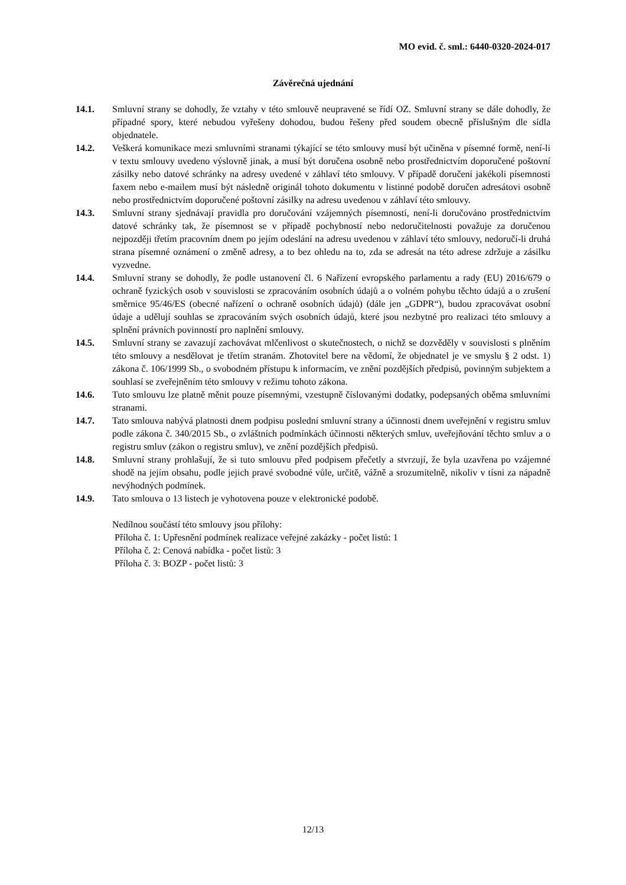MO evid. č. sml.: 6440-0320-2024-017
Závěrečná ujednání
14.1. Smluvní strany se dohodly, že vztahy v této smlouvě neupravené se řídí OZ. Smluvní strany se dále dohodly, že případné spory, které nebudou vyřešeny dohodou, budou řešeny před soudem obecně příslušným dle sídla objednatele.
14.2. Veškerá komunikace mezi smluvními stranami týkající se této smlouvy musí být učiněna v písemné formě, není-li v textu smlouvy uvedeno výslovně jinak, a musí být doručena osobně nebo prostřednictvím doporučené poštovní zásilky nebo datové schránky na adresy uvedené v záhlaví této smlouvy. V případě doručení jakékoli písemnosti faxem nebo e-mailem musí být následně originál tohoto dokumentu v listinné podobě doručen adresátovi osobně nebo prostřednictvím doporučené poštovní zásilky na adresu uvedenou v záhlaví této smlouvy.
14.3. Smluvní strany sjednávají pravidla pro doručování vzájemných písemností, není-li doručováno prostřednictvím datové schránky tak, že písemnost se v případě pochybností nebo nedoručitelnosti považuje za doručenou nejpozději třetím pracovním dnem po jejím odeslání na adresu uvedenou v záhlaví této smlouvy, nedoručí-li druhá strana písemné oznámení o změně adresy, a to bez ohledu na to, zda se adresát na této adrese zdržuje a zásilku vyzvedne.
14.4. Smluvní strany se dohodly, že podle ustanovení čl. 6 Nařízení evropského parlamentu a rady (EU) 2016/679 o ochraně fyzických osob v souvislosti se zpracováním osobních údajů a o volném pohybu těchto údajů a o zrušení směrnice 95/46/ES (obecné nařízení o ochraně osobních údajů) (dále jen „GDPR“), budou zpracovávat osobní údaje a udělují souhlas se zpracováním svých osobních údajů, které jsou nezbytné pro realizaci této smlouvy a splnění právních povinností pro naplnění smlouvy.
14.5. Smluvní strany se zavazují zachovávat mlčenlivost o skutečnostech, o nichž se dozvěděly v souvislosti s plněním této smlouvy a nesdělovat je třetím stranám. Zhotovitel bere na vědomí, že objednatel je ve smyslu § 2 odst. 1) zákona č. 106/1999 Sb., o svobodném přístupu k informacím, ve znění pozdějších předpisů, povinným subjektem a souhlasí se zveřejněním této smlouvy v režimu tohoto zákona.
14.6. Tuto smlouvu lze platně měnit pouze písemnými, vzestupně číslovanými dodatky, podepsaných oběma smluvními stranami.
14.7. Tato smlouva nabývá platnosti dnem podpisu poslední smluvní strany a účinnosti dnem uveřejnění v registru smluv podle zákona č. 340/2015 Sb., o zvláštních podmínkách účinnosti některých smluv, uveřejňování těchto smluv a o registru smluv (zákon o registru smluv), ve znění pozdějších předpisů.
14.8. Smluvní strany prohlašují, že si tuto smlouvu před podpisem přečetly a stvrzují, že byla uzavřena po vzájemné shodě na jejím obsahu, podle jejich pravé svobodné vůle, určitě, vážně a srozumitelně, nikoliv v tísni za nápadně nevýhodných podmínek.
14.9. Tato smlouva o 13 listech je vyhotovena pouze v elektronické podobě.
Nedílnou součástí této smlouvy jsou přílohy:
Příloha č. 1: Upřesnění podmínek realizace veřejné zakázky - počet listů: 1
Příloha č. 2: Cenová nabídka - počet listů: 3
Příloha č. 3: BOZP - počet listů: 3
12/13